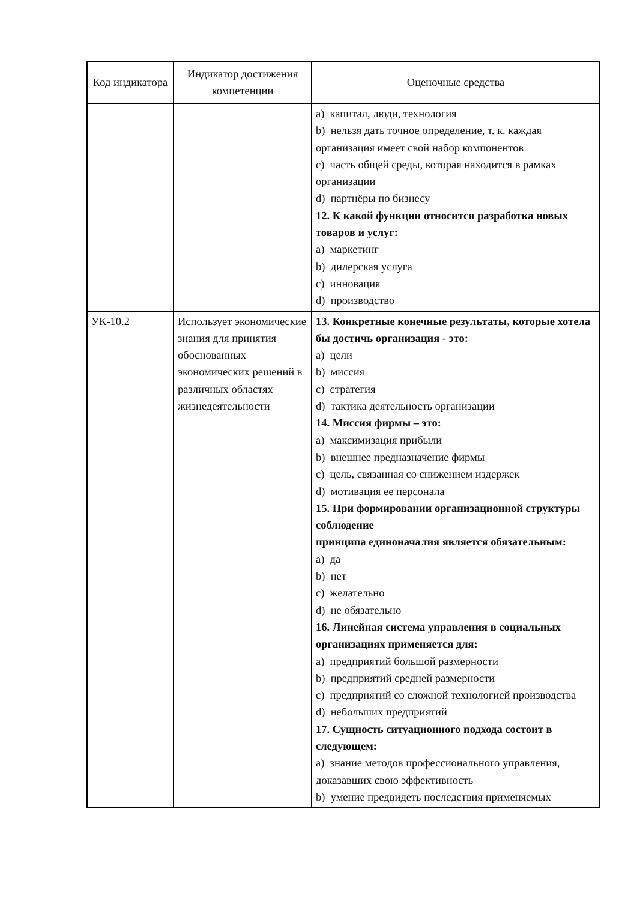| Код индикатора | Индикатор достижения компетенции | Оценочные средства |
| --- | --- | --- |
| | | a) капитал, люди, технология b) нельзя дать точное определение, т. к. каждая организация имеет свой набор компонентов c) часть общей среды, которая находится в рамках организации d) партнёры по бизнесу 12. К какой функции относится разработка новых товаров и услуг: a) маркетинг b) дилерская услуга c) инновация d) производство |
| УК-10.2 | Использует экономические знания для принятия обоснованных экономических решений в различных областях жизнедеятельности | 13. Конкретные конечные результаты, которые хотела бы достичь организация - это: a) цели b) миссия c) стратегия d) тактика деятельность организации 14. Миссия фирмы – это: a) максимизация прибыли b) внешнее предназначение фирмы c) цель, связанная со снижением издержек d) мотивация ее персонала 15. При формировании организационной структуры соблюдение принципа единоначалия является обязательным: a) да b) нет c) желательно d) не обязательно 16. Линейная система управления в социальных организациях применяется для: a) предприятий большой размерности b) предприятий средней размерности c) предприятий со сложной технологией производства d) небольших предприятий 17. Сущность ситуационного подхода состоит в следующем: a) знание методов профессионального управления, доказавших свою эффективность b) умение предвидеть последствия применяемых |